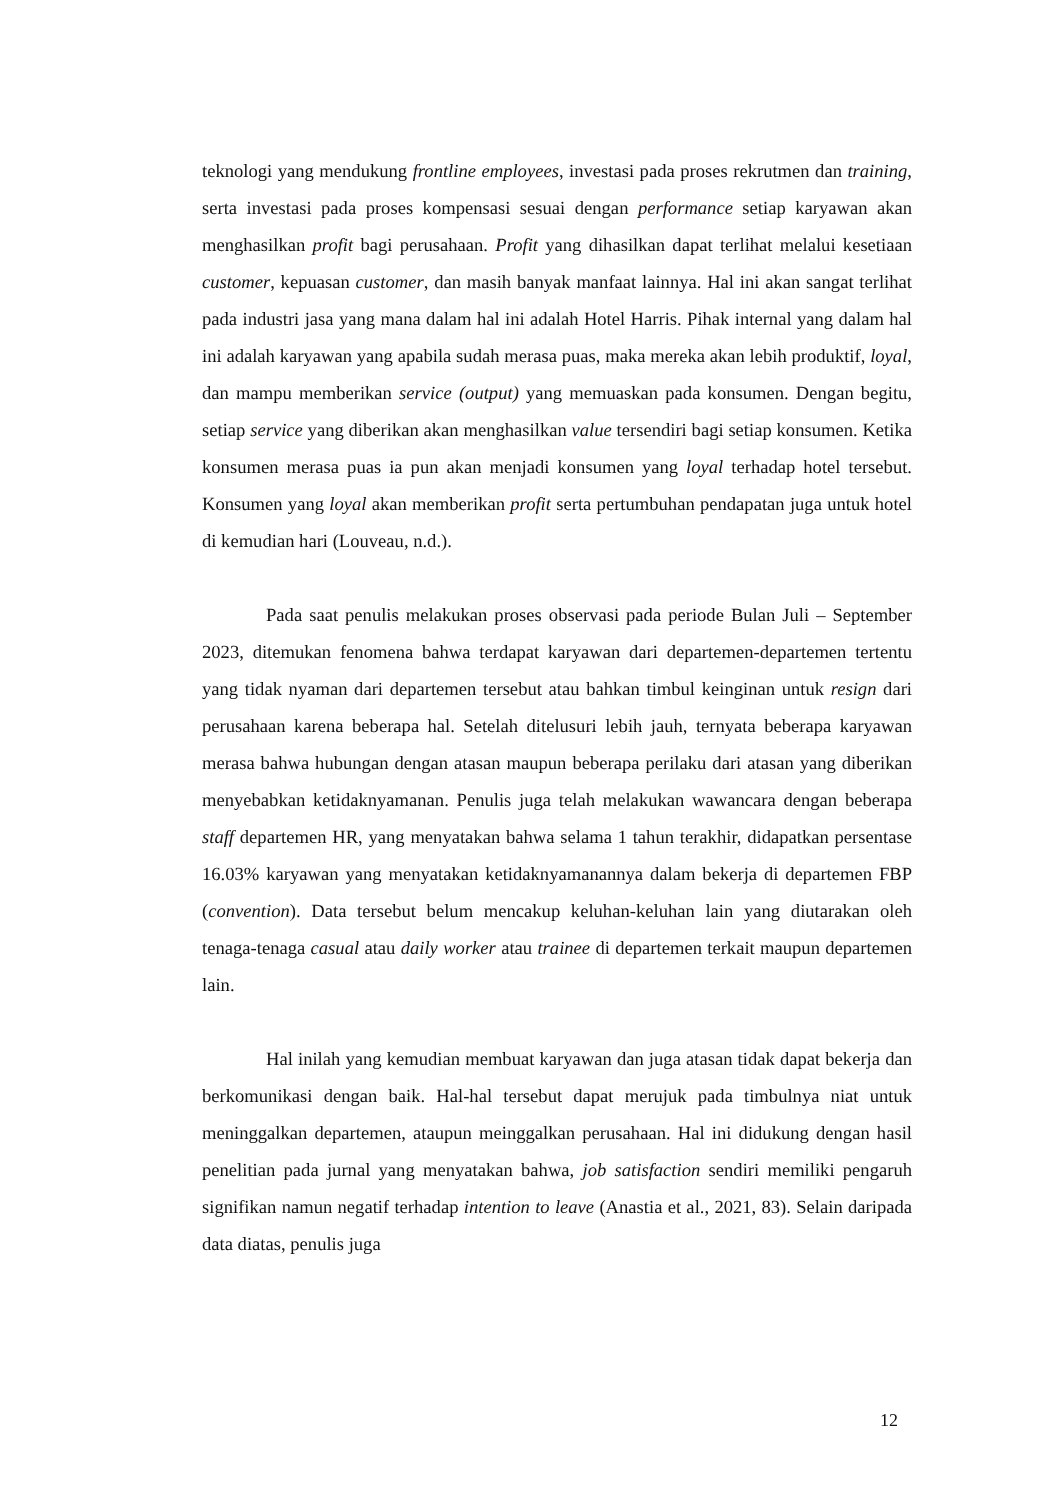teknologi yang mendukung frontline employees, investasi pada proses rekrutmen dan training, serta investasi pada proses kompensasi sesuai dengan performance setiap karyawan akan menghasilkan profit bagi perusahaan. Profit yang dihasilkan dapat terlihat melalui kesetiaan customer, kepuasan customer, dan masih banyak manfaat lainnya. Hal ini akan sangat terlihat pada industri jasa yang mana dalam hal ini adalah Hotel Harris. Pihak internal yang dalam hal ini adalah karyawan yang apabila sudah merasa puas, maka mereka akan lebih produktif, loyal, dan mampu memberikan service (output) yang memuaskan pada konsumen. Dengan begitu, setiap service yang diberikan akan menghasilkan value tersendiri bagi setiap konsumen. Ketika konsumen merasa puas ia pun akan menjadi konsumen yang loyal terhadap hotel tersebut. Konsumen yang loyal akan memberikan profit serta pertumbuhan pendapatan juga untuk hotel di kemudian hari (Louveau, n.d.).
Pada saat penulis melakukan proses observasi pada periode Bulan Juli – September 2023, ditemukan fenomena bahwa terdapat karyawan dari departemen-departemen tertentu yang tidak nyaman dari departemen tersebut atau bahkan timbul keinginan untuk resign dari perusahaan karena beberapa hal. Setelah ditelusuri lebih jauh, ternyata beberapa karyawan merasa bahwa hubungan dengan atasan maupun beberapa perilaku dari atasan yang diberikan menyebabkan ketidaknyamanan. Penulis juga telah melakukan wawancara dengan beberapa staff departemen HR, yang menyatakan bahwa selama 1 tahun terakhir, didapatkan persentase 16.03% karyawan yang menyatakan ketidaknyamanannya dalam bekerja di departemen FBP (convention). Data tersebut belum mencakup keluhan-keluhan lain yang diutarakan oleh tenaga-tenaga casual atau daily worker atau trainee di departemen terkait maupun departemen lain.
Hal inilah yang kemudian membuat karyawan dan juga atasan tidak dapat bekerja dan berkomunikasi dengan baik. Hal-hal tersebut dapat merujuk pada timbulnya niat untuk meninggalkan departemen, ataupun meinggalkan perusahaan. Hal ini didukung dengan hasil penelitian pada jurnal yang menyatakan bahwa, job satisfaction sendiri memiliki pengaruh signifikan namun negatif terhadap intention to leave (Anastia et al., 2021, 83). Selain daripada data diatas, penulis juga
12